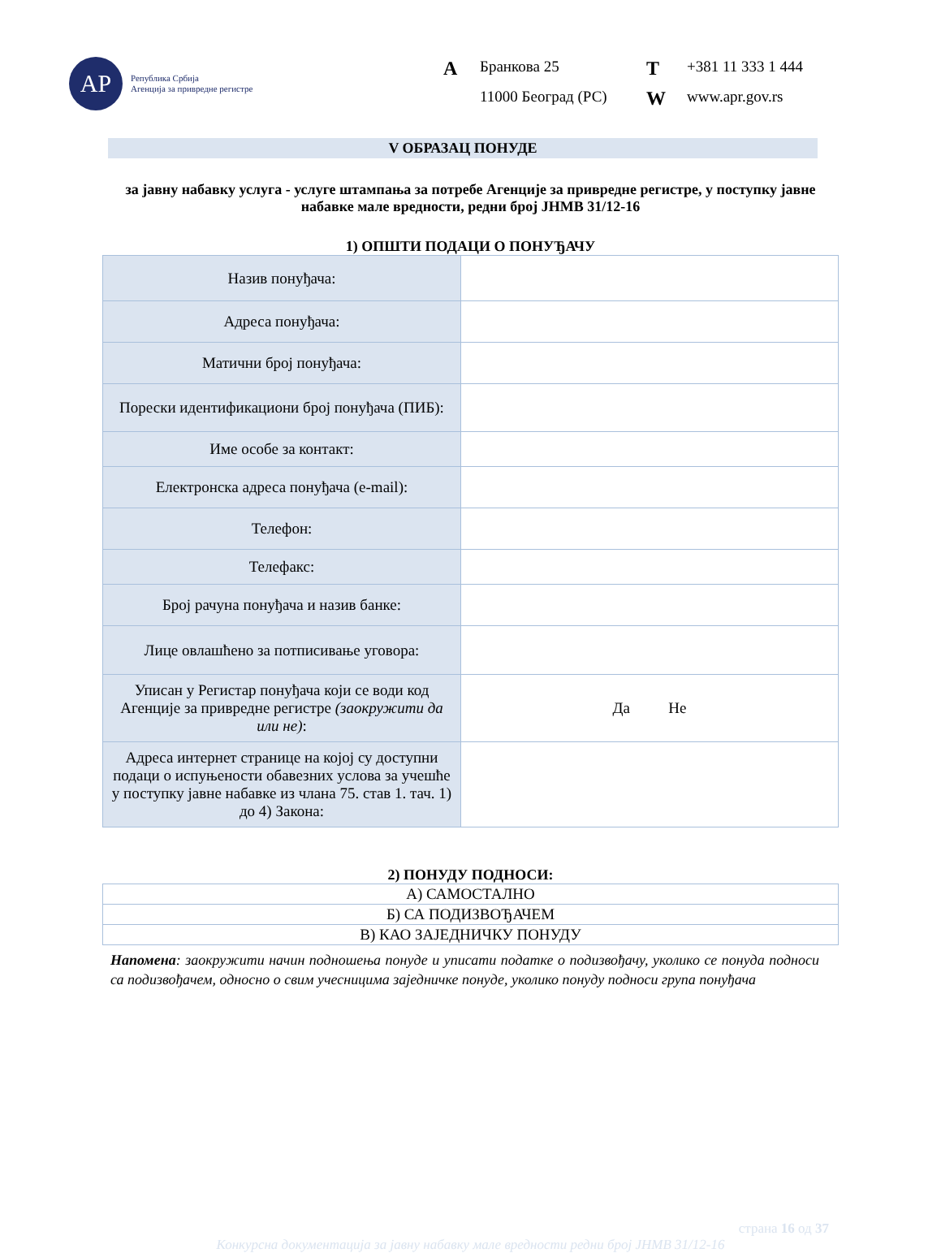АР
Република Србија
Агенција за привредне регистре
A Бранкова 25 T +381 11 333 1 444 11000 Београд (РС) W www.apr.gov.rs
V ОБРАЗАЦ ПОНУДЕ
за јавну набавку услуга - услуге штампања за потребе Агенције за привредне регистре, у поступку јавне набавке мале вредности, редни број ЈНМВ 31/12-16
1) ОПШТИ ПОДАЦИ О ПОНУЂАЧУ
| Назив понуђача: | |
| Адреса понуђача: | |
| Матични број понуђача: | |
| Порески идентификациони број понуђача (ПИБ): | |
| Име особе за контакт: | |
| Електронска адреса понуђача (e-mail): | |
| Телефон: | |
| Телефакс: | |
| Број рачуна понуђача и назив банке: | |
| Лице овлашћено за потписивање уговора: | |
| Уписан у Регистар понуђача који се води код Агенције за привредне регистре (заокружити да или не) : | Да Не |
| Адреса интернет странице на којој су доступни подаци о испуњености обавезних услова за учешће у поступку јавне набавке из члана 75. став 1. тач. 1) до 4) Закона: | |
2) ПОНУДУ ПОДНОСИ:
| А) САМОСТАЛНО |
| Б) СА ПОДИЗВОЂАЧЕМ |
| В) КАО ЗАЈЕДНИЧКУ ПОНУДУ |
Напомена: заокружити начин подношења понуде и уписати податке о подизвођачу, уколико се понуда подноси са подизвођачем, односно о свим учесницима заједничке понуде, уколико понуду подноси група понуђача
страна 16 од 37
Конкурсна документација за јавну набавку мале вредности редни број ЈНМВ 31/12-16